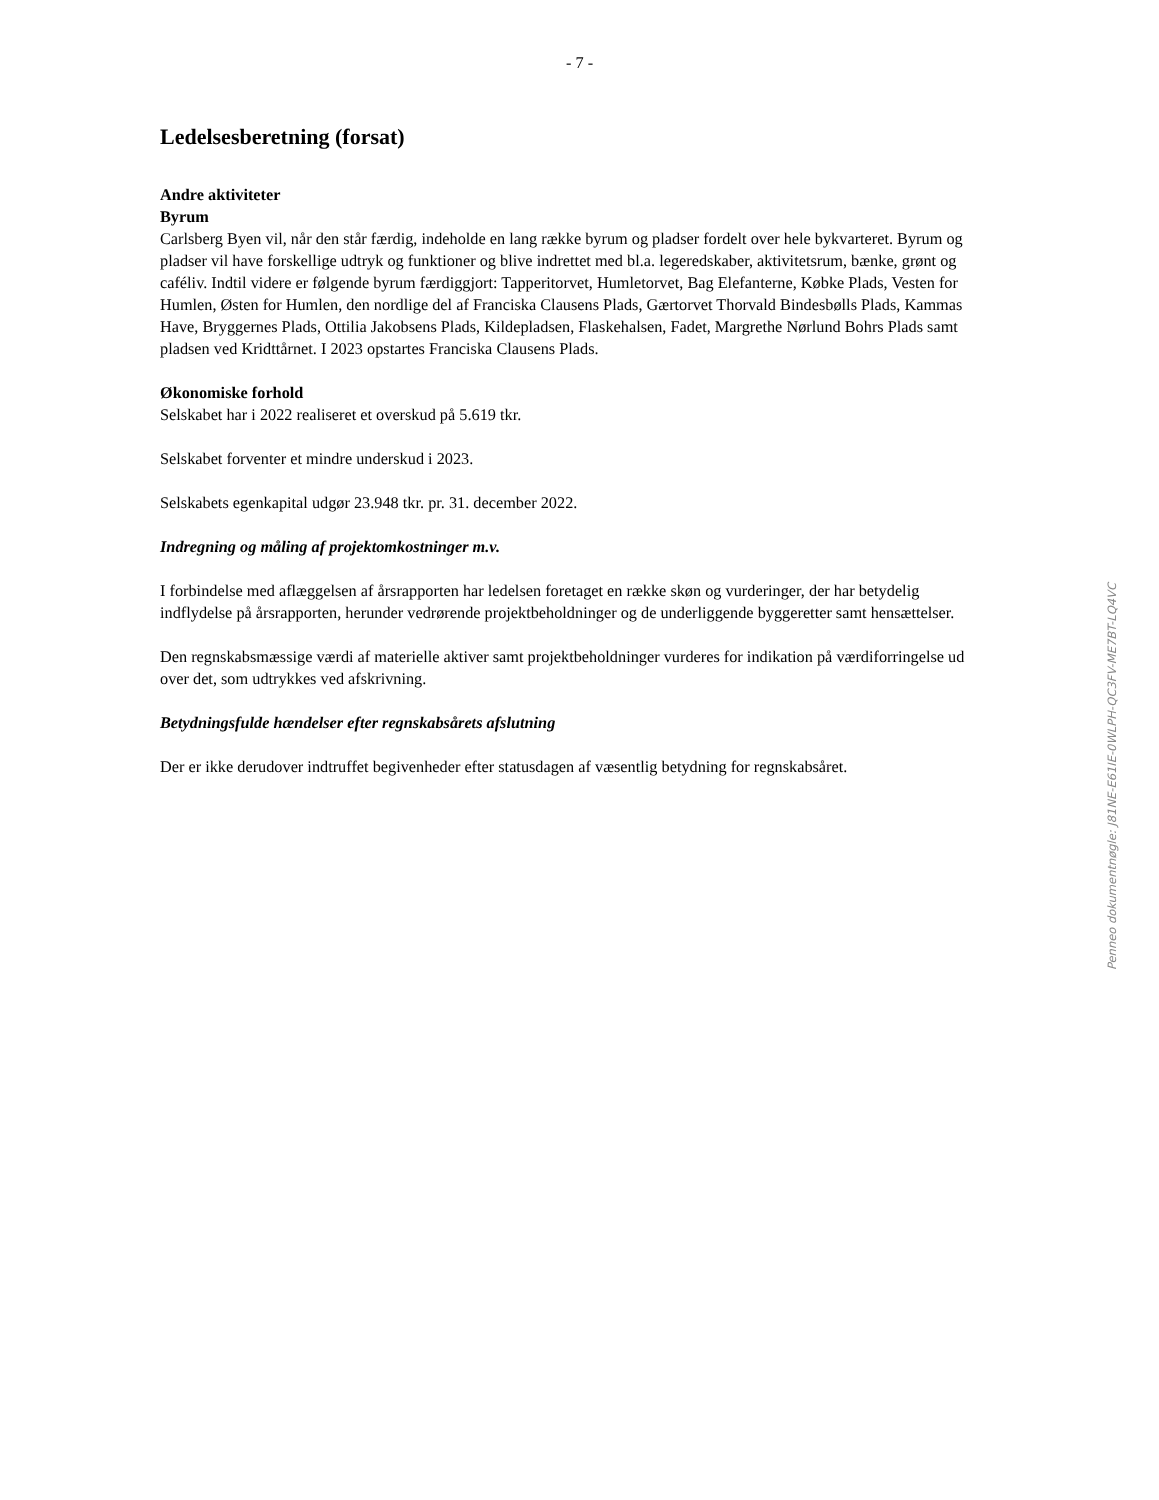- 7 -
Ledelsesberetning (forsat)
Andre aktiviteter
Byrum
Carlsberg Byen vil, når den står færdig, indeholde en lang række byrum og pladser fordelt over hele bykvarteret. Byrum og pladser vil have forskellige udtryk og funktioner og blive indrettet med bl.a. legeredskaber, aktivitetsrum, bænke, grønt og caféliv. Indtil videre er følgende byrum færdiggjort: Tapperitorvet, Humletorvet, Bag Elefanterne, Købke Plads, Vesten for Humlen, Østen for Humlen, den nordlige del af Franciska Clausens Plads, Gærtorvet Thorvald Bindesbølls Plads, Kammas Have, Bryggernes Plads, Ottilia Jakobsens Plads, Kildepladsen, Flaskehalsen, Fadet, Margrethe Nørlund Bohrs Plads samt pladsen ved Kridttårnet. I 2023 opstartes Franciska Clausens Plads.
Økonomiske forhold
Selskabet har i 2022 realiseret et overskud på 5.619 tkr.
Selskabet forventer et mindre underskud i 2023.
Selskabets egenkapital udgør 23.948 tkr. pr. 31. december 2022.
Indregning og måling af projektomkostninger m.v.
I forbindelse med aflæggelsen af årsrapporten har ledelsen foretaget en række skøn og vurderinger, der har betydelig indflydelse på årsrapporten, herunder vedrørende projektbeholdninger og de underliggende byggeretter samt hensættelser.
Den regnskabsmæssige værdi af materielle aktiver samt projektbeholdninger vurderes for indikation på værdiforringelse ud over det, som udtrykkes ved afskrivning.
Betydningsfulde hændelser efter regnskabsårets afslutning
Der er ikke derudover indtruffet begivenheder efter statusdagen af væsentlig betydning for regnskabsåret.
Penneo dokumentnøgle: J81NE-E61IE-0WLPH-QC3FV-ME7BT-LQ4VC